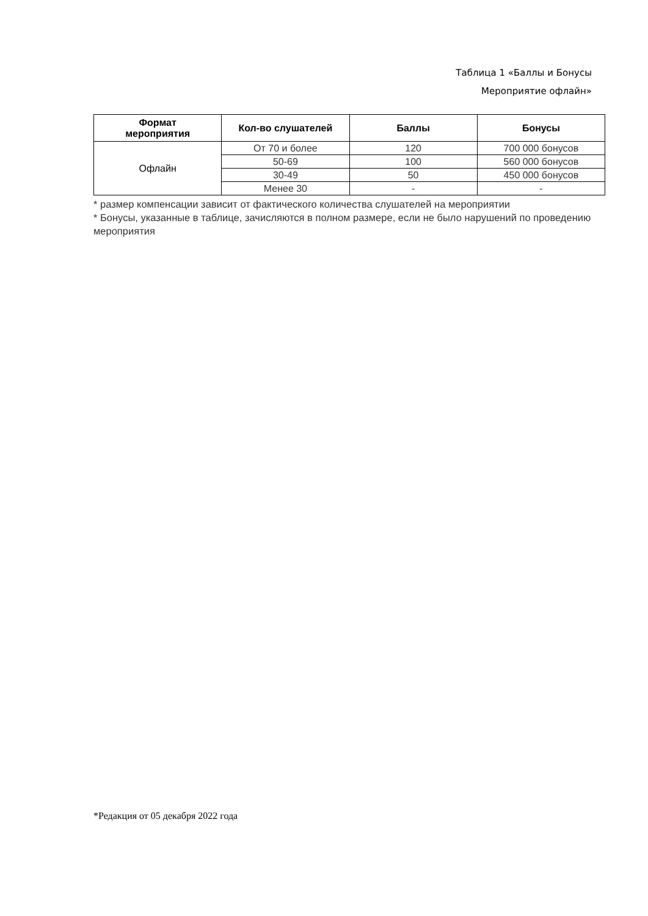Таблица 1 «Баллы и Бонусы
Мероприятие офлайн»
| Формат мероприятия | Кол-во слушателей | Баллы | Бонусы |
| --- | --- | --- | --- |
| Офлайн | От 70 и более | 120 | 700 000 бонусов |
| | 50-69 | 100 | 560 000 бонусов |
| | 30-49 | 50 | 450 000 бонусов |
| | Менее 30 | - | - |
* размер компенсации зависит от фактического количества слушателей на мероприятии
* Бонусы, указанные в таблице, зачисляются в полном размере, если не было нарушений по проведению мероприятия
*Редакция от 05 декабря 2022 года